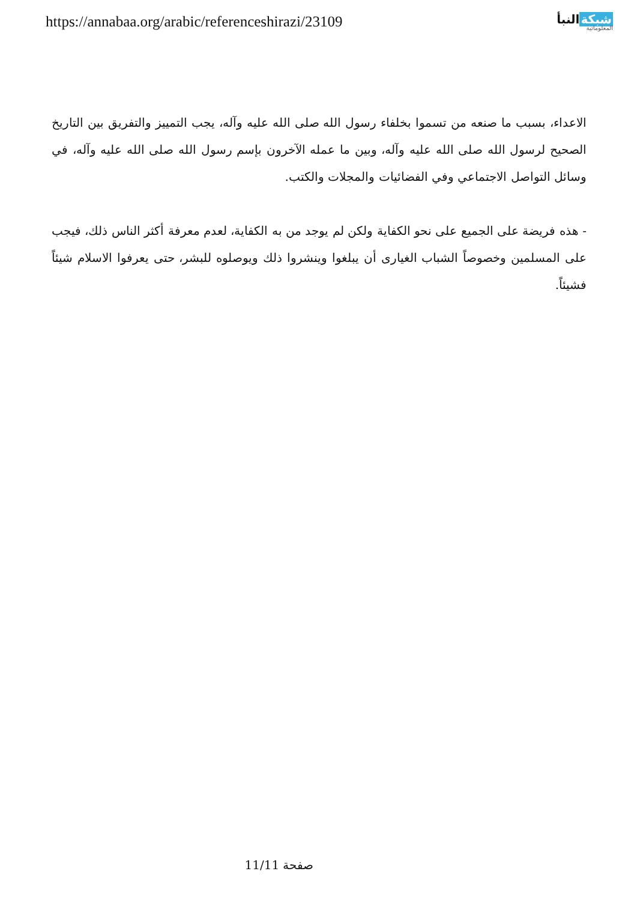https://annabaa.org/arabic/referenceshirazi/23109
شبكةالنبأ
المعلوماتية
الاعداء، بسبب ما صنعه من تسموا بخلفاء رسول الله صلى الله عليه وآله، يجب التمييز والتفريق بين التاريخ الصحيح لرسول الله صلى الله عليه وآله، وبين ما عمله الآخرون بإسم رسول الله صلى الله عليه وآله، في وسائل التواصل الاجتماعي وفي الفضائيات والمجلات والكتب.
- هذه فريضة على الجميع على نحو الكفاية ولكن لم يوجد من به الكفاية، لعدم معرفة أكثر الناس ذلك، فيجب على المسلمين وخصوصاً الشباب الغيارى أن يبلغوا وينشروا ذلك ويوصلوه للبشر، حتى يعرفوا الاسلام شيئاً فشيئاً.
صفحة 11/11